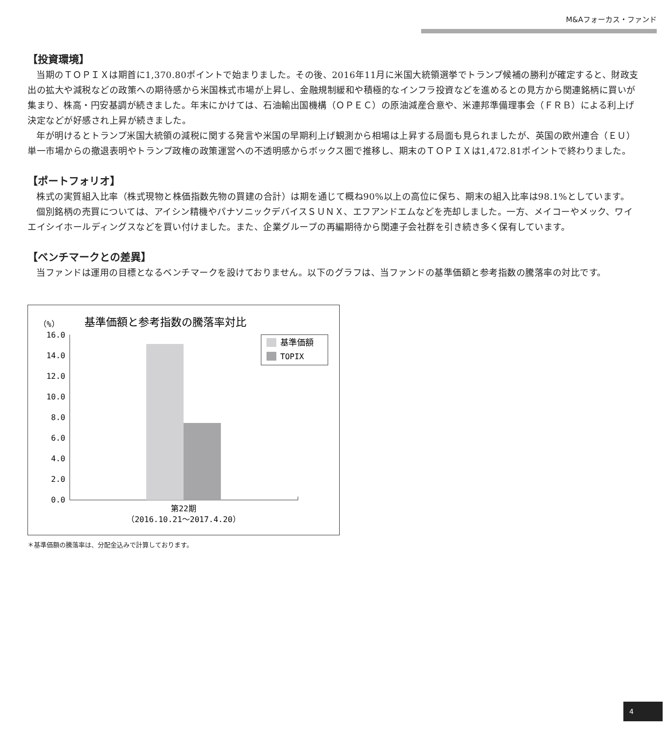M&Aフォーカス・ファンド
【投資環境】
当期のＴＯＰＩＸは期首に1,370.80ポイントで始まりました。その後、2016年11月に米国大統領選挙でトランプ候補の勝利が確定すると、財政支出の拡大や減税などの政策への期待感から米国株式市場が上昇し、金融規制緩和や積極的なインフラ投資などを進めるとの見方から関連銘柄に買いが集まり、株高・円安基調が続きました。年末にかけては、石油輸出国機構（ＯＰＥＣ）の原油減産合意や、米連邦準備理事会（ＦＲＢ）による利上げ決定などが好感され上昇が続きました。
年が明けるとトランプ米国大統領の減税に関する発言や米国の早期利上げ観測から相場は上昇する局面も見られましたが、英国の欧州連合（ＥＵ）単一市場からの撤退表明やトランプ政権の政策運営への不透明感からボックス圏で推移し、期末のＴＯＰＩＸは1,472.81ポイントで終わりました。
【ポートフォリオ】
株式の実質組入比率（株式現物と株価指数先物の買建の合計）は期を通じて概ね90%以上の高位に保ち、期末の組入比率は98.1%としています。
個別銘柄の売買については、アイシン精機やパナソニックデバイスＳＵＮＸ、エフアンドエムなどを売却しました。一方、メイコーやメック、ワイエイシイホールディングスなどを買い付けました。また、企業グループの再編期待から関連子会社群を引き続き多く保有しています。
【ベンチマークとの差異】
当ファンドは運用の目標となるベンチマークを設けておりません。以下のグラフは、当ファンドの基準価額と参考指数の騰落率の対比です。
16.0
14.0
12.0
10.0
8.0
6.0
4.0
2.0
0.0
（%）
基準価額と参考指数の騰落率対比
基準価額
TOPIX
第22期
（2016.10.21～2017.4.20）
＊基準価額の騰落率は、分配金込みで計算しております。
4